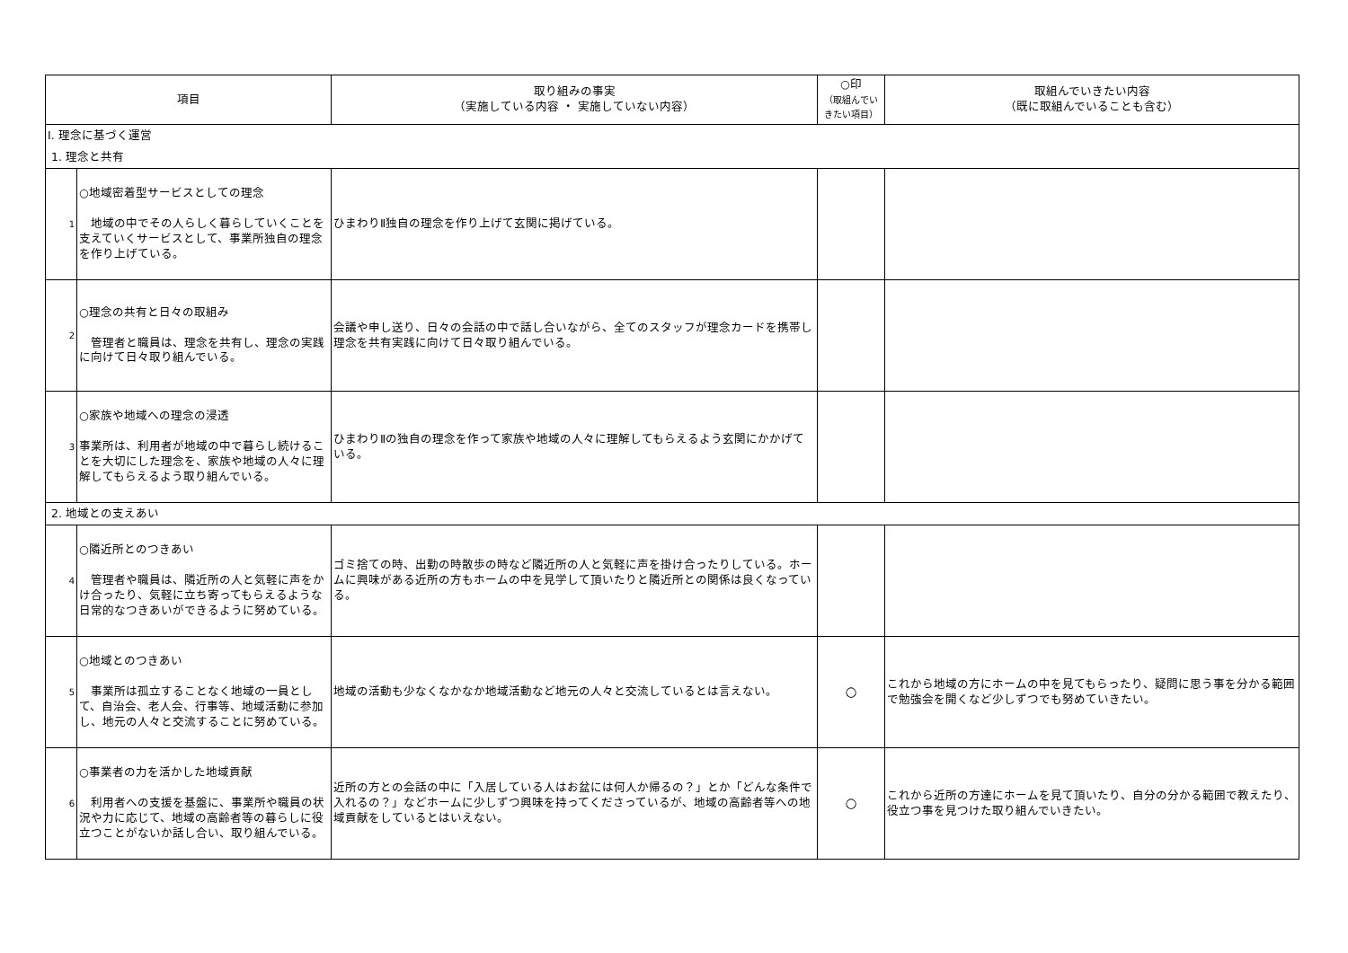| 項目 | | 取り組みの事実 （実施している内容 ・ 実施していない内容） | ○印 （取組んでい きたい項目） | 取組んでいきたい内容 （既に取組んでいることも含む） |
| --- | --- | --- | --- | --- |
| Ⅰ. 理念に基づく運営 | | | | |
| 1. 理念と共有 | | | | |
| 1 | ○地域密着型サービスとしての理念 地域の中でその人らしく暮らしていくことを支えていくサービスとして、事業所独自の理念を作り上げている。 | ひまわりⅡ独自の理念を作り上げて玄関に掲げている。 | | |
| 2 | ○理念の共有と日々の取組み 管理者と職員は、理念を共有し、理念の実践に向けて日々取り組んでいる。 | 会議や申し送り、日々の会話の中で話し合いながら、全てのスタッフが理念カードを携帯し理念を共有実践に向けて日々取り組んでいる。 | | |
| 3 | ○家族や地域への理念の浸透 事業所は、利用者が地域の中で暮らし続けることを大切にした理念を、家族や地域の人々に理解してもらえるよう取り組んでいる。 | ひまわりⅡの独自の理念を作って家族や地域の人々に理解してもらえるよう玄関にかかげている。 | | |
| 2. 地域との支えあい | | | | |
| 4 | ○隣近所とのつきあい 管理者や職員は、隣近所の人と気軽に声をかけ合ったり、気軽に立ち寄ってもらえるような日常的なつきあいができるように努めている。 | ゴミ捨ての時、出勤の時散歩の時など隣近所の人と気軽に声を掛け合ったりしている。ホームに興味がある近所の方もホームの中を見学して頂いたりと隣近所との関係は良くなっている。 | | |
| 5 | ○地域とのつきあい 事業所は孤立することなく地域の一員として、自治会、老人会、行事等、地域活動に参加し、地元の人々と交流することに努めている。 | 地域の活動も少なくなかなか地域活動など地元の人々と交流しているとは言えない。 | ○ | これから地域の方にホームの中を見てもらったり、疑問に思う事を分かる範囲で勉強会を開くなど少しずつでも努めていきたい。 |
| 6 | ○事業者の力を活かした地域貢献 利用者への支援を基盤に、事業所や職員の状況や力に応じて、地域の高齢者等の暮らしに役立つことがないか話し合い、取り組んでいる。 | 近所の方との会話の中に「入居している人はお盆には何人か帰るの？」とか「どんな条件で入れるの？」などホームに少しずつ興味を持ってくださっているが、地域の高齢者等への地域貢献をしているとはいえない。 | ○ | これから近所の方達にホームを見て頂いたり、自分の分かる範囲で教えたり、役立つ事を見つけた取り組んでいきたい。 |